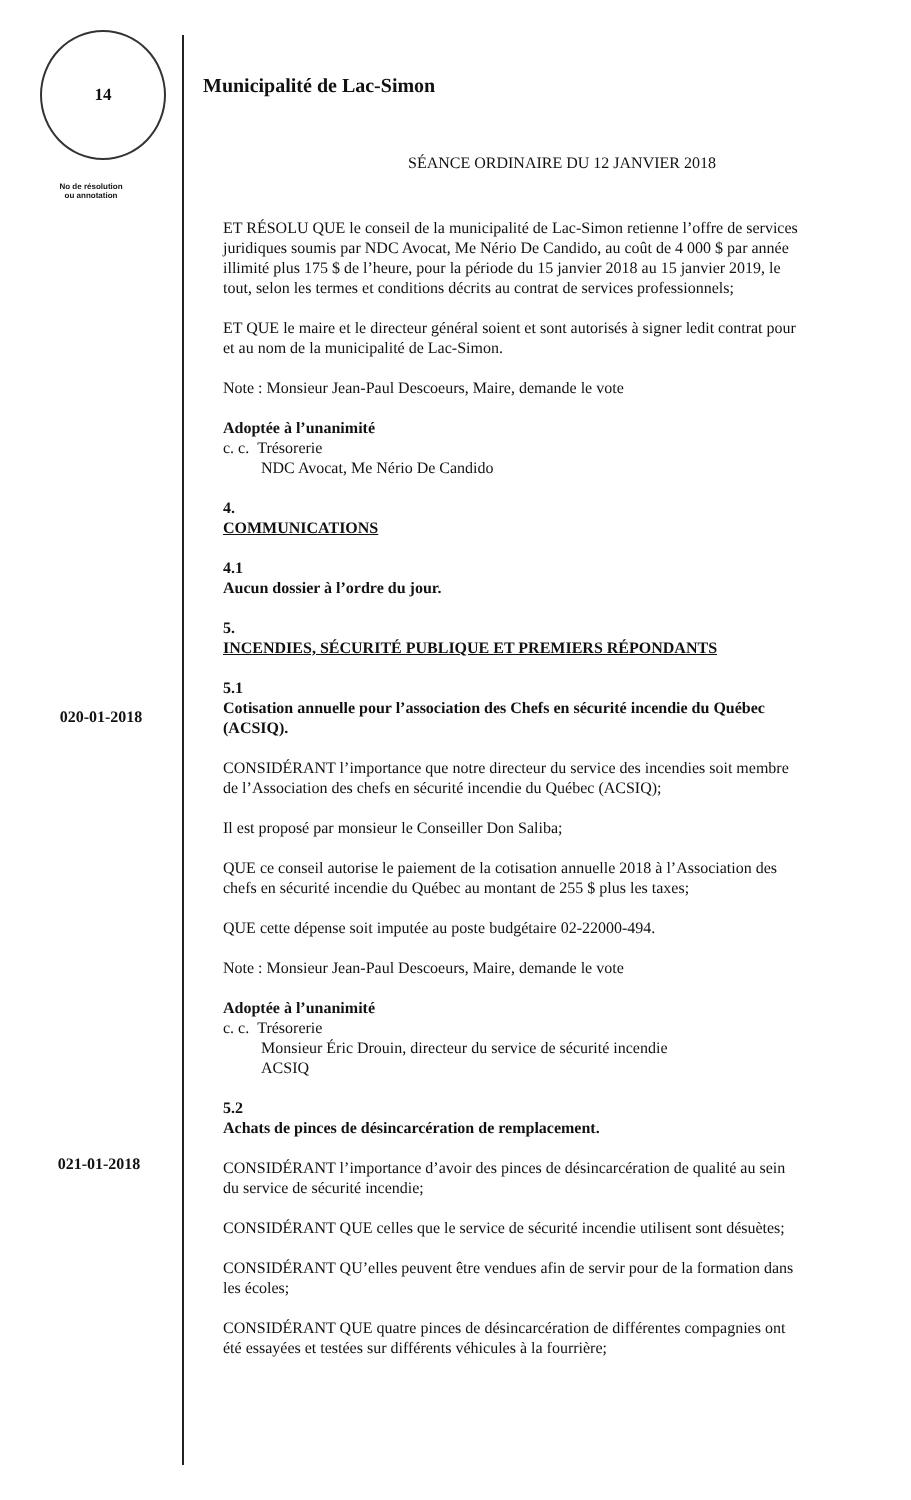14
No de résolution
ou annotation
020-01-2018
021-01-2018
Municipalité de Lac-Simon
SÉANCE ORDINAIRE DU 12 JANVIER 2018
ET RÉSOLU QUE le conseil de la municipalité de Lac-Simon retienne l’offre de services juridiques soumis par NDC Avocat, Me Nério De Candido, au coût de 4 000 $ par année illimité plus 175 $ de l’heure, pour la période du 15 janvier 2018 au 15 janvier 2019, le tout, selon les termes et conditions décrits au contrat de services professionnels;
ET QUE le maire et le directeur général soient et sont autorisés à signer ledit contrat pour et au nom de la municipalité de Lac-Simon.
Note : Monsieur Jean-Paul Descoeurs, Maire, demande le vote
Adoptée à l’unanimité
c. c. Trésorerie
NDC Avocat, Me Nério De Candido
4.
COMMUNICATIONS
4.1
Aucun dossier à l’ordre du jour.
5.
INCENDIES, SÉCURITÉ PUBLIQUE ET PREMIERS RÉPONDANTS
5.1
Cotisation annuelle pour l’association des Chefs en sécurité incendie du Québec (ACSIQ).
CONSIDÉRANT l’importance que notre directeur du service des incendies soit membre de l’Association des chefs en sécurité incendie du Québec (ACSIQ);
Il est proposé par monsieur le Conseiller Don Saliba;
QUE ce conseil autorise le paiement de la cotisation annuelle 2018 à l’Association des chefs en sécurité incendie du Québec au montant de 255 $ plus les taxes;
QUE cette dépense soit imputée au poste budgétaire 02-22000-494.
Note : Monsieur Jean-Paul Descoeurs, Maire, demande le vote
Adoptée à l’unanimité
c. c. Trésorerie
Monsieur Éric Drouin, directeur du service de sécurité incendie
ACSIQ
5.2
Achats de pinces de désincarcération de remplacement.
CONSIDÉRANT l’importance d’avoir des pinces de désincarcération de qualité au sein du service de sécurité incendie;
CONSIDÉRANT QUE celles que le service de sécurité incendie utilisent sont désuètes;
CONSIDÉRANT QU’elles peuvent être vendues afin de servir pour de la formation dans les écoles;
CONSIDÉRANT QUE quatre pinces de désincarcération de différentes compagnies ont été essayées et testées sur différents véhicules à la fourrière;